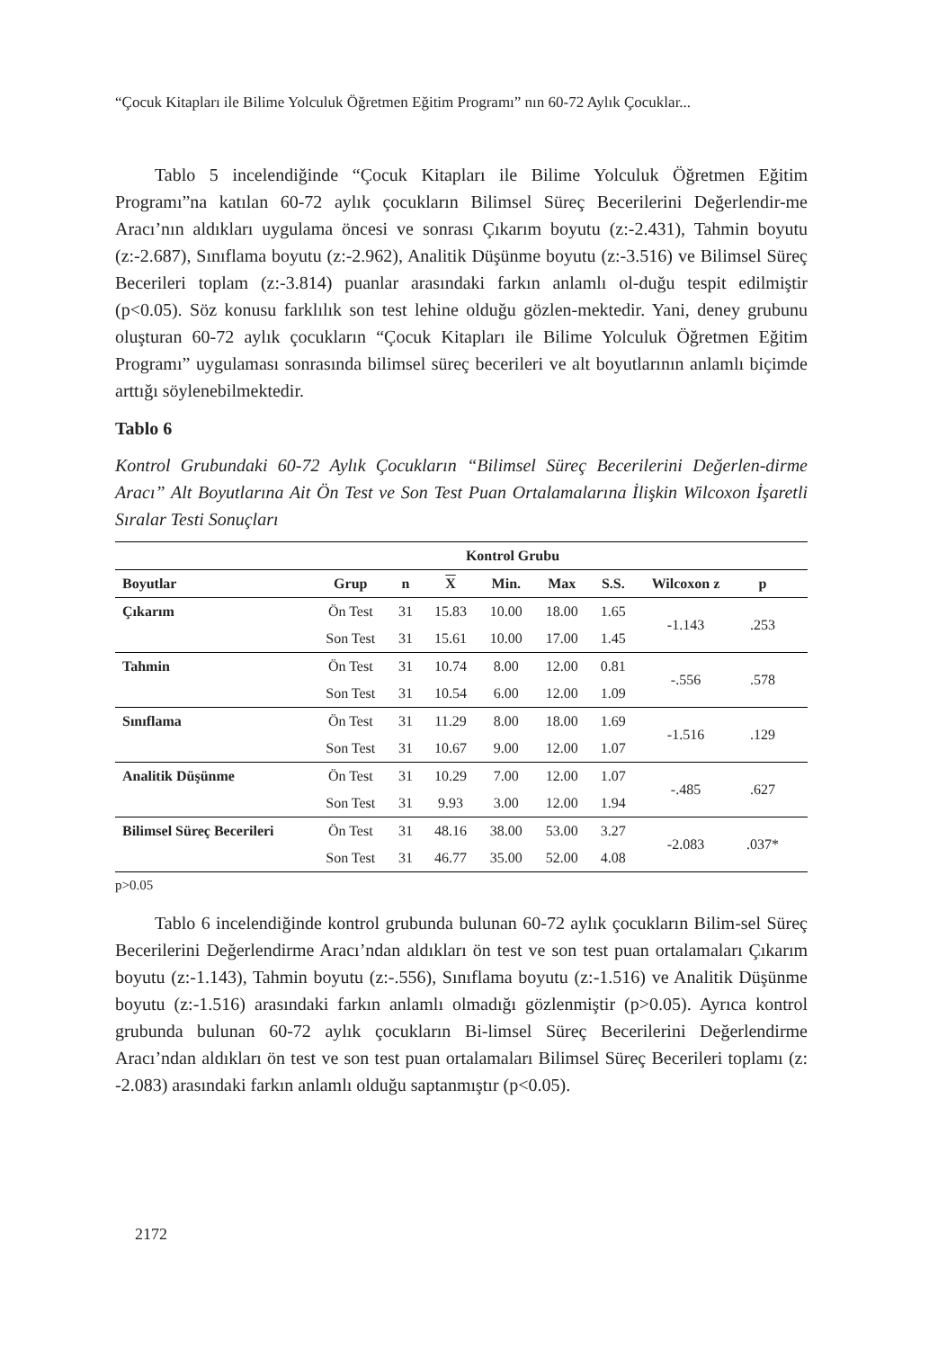“Çocuk Kitapları ile Bilime Yolculuk Öğretmen Eğitim Programı” nın 60-72 Aylık Çocuklar...
Tablo 5 incelendiğinde “Çocuk Kitapları ile Bilime Yolculuk Öğretmen Eğitim Programı”na katılan 60-72 aylık çocukların Bilimsel Süreç Becerilerini Değerlendir-me Aracı’nın aldıkları uygulama öncesi ve sonrası Çıkarım boyutu (z:-2.431), Tahmin boyutu (z:-2.687), Sınıflama boyutu (z:-2.962), Analitik Düşünme boyutu (z:-3.516) ve Bilimsel Süreç Becerileri toplam (z:-3.814) puanlar arasındaki farkın anlamlı ol-duğu tespit edilmiştir (p<0.05). Söz konusu farklılık son test lehine olduğu gözlen-mektedir. Yani, deney grubunu oluşturan 60-72 aylık çocukların “Çocuk Kitapları ile Bilime Yolculuk Öğretmen Eğitim Programı” uygulaması sonrasında bilimsel süreç becerileri ve alt boyutlarının anlamlı biçimde arttığı söylenebilmektedir.
Tablo 6
Kontrol Grubundaki 60-72 Aylık Çocukların “Bilimsel Süreç Becerilerini Değerlen-dirme Aracı” Alt Boyutlarına Ait Ön Test ve Son Test Puan Ortalamalarına İlişkin Wilcoxon İşaretli Sıralar Testi Sonuçları
| | | Kontrol Grubu | | | | | | | |
| --- | --- | --- | --- | --- | --- | --- | --- | --- | --- |
| Boyutlar | Grup | n | X | Min. | Max | S.S. | Wilcoxon z | p | |
| Çıkarım | Ön Test | 31 | 15.83 | 10.00 | 18.00 | 1.65 | -1.143 | .253 | |
| | Son Test | 31 | 15.61 | 10.00 | 17.00 | 1.45 | | | |
| Tahmin | Ön Test | 31 | 10.74 | 8.00 | 12.00 | 0.81 | -.556 | .578 | |
| | Son Test | 31 | 10.54 | 6.00 | 12.00 | 1.09 | | | |
| Sınıflama | Ön Test | 31 | 11.29 | 8.00 | 18.00 | 1.69 | -1.516 | .129 | |
| | Son Test | 31 | 10.67 | 9.00 | 12.00 | 1.07 | | | |
| Analitik Düşünme | Ön Test | 31 | 10.29 | 7.00 | 12.00 | 1.07 | -.485 | .627 | |
| | Son Test | 31 | 9.93 | 3.00 | 12.00 | 1.94 | | | |
| Bilimsel Süreç Becerileri | Ön Test | 31 | 48.16 | 38.00 | 53.00 | 3.27 | -2.083 | .037* | |
| | Son Test | 31 | 46.77 | 35.00 | 52.00 | 4.08 | | | |
p>0.05
Tablo 6 incelendiğinde kontrol grubunda bulunan 60-72 aylık çocukların Bilim-sel Süreç Becerilerini Değerlendirme Aracı’ndan aldıkları ön test ve son test puan ortalamaları Çıkarım boyutu (z:-1.143), Tahmin boyutu (z:-.556), Sınıflama boyutu (z:-1.516) ve Analitik Düşünme boyutu (z:-1.516) arasındaki farkın anlamlı olmadığı gözlenmiştir (p>0.05). Ayrıca kontrol grubunda bulunan 60-72 aylık çocukların Bi-limsel Süreç Becerilerini Değerlendirme Aracı’ndan aldıkları ön test ve son test puan ortalamaları Bilimsel Süreç Becerileri toplamı (z: -2.083) arasındaki farkın anlamlı olduğu saptanmıştır (p<0.05).
2172